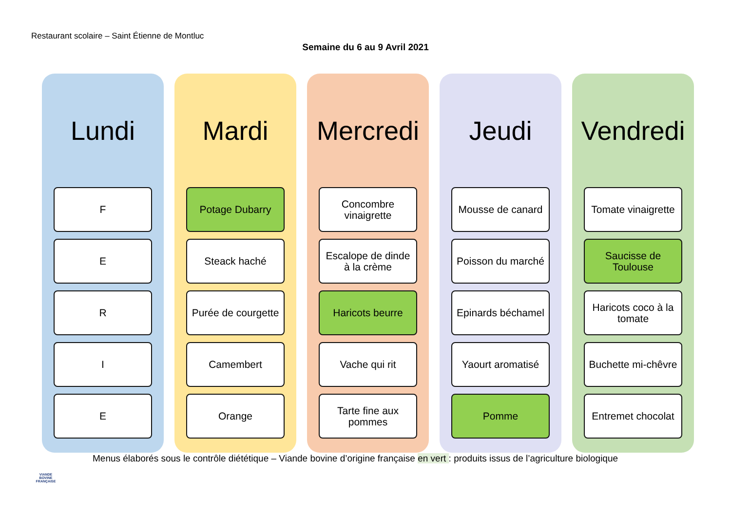Restaurant scolaire – Saint Étienne de Montluc
Semaine du 6 au 9 Avril 2021
Lundi
F
E
R
I
E
Mardi
Potage Dubarry
Steack haché
Purée de courgette
Camembert
Orange
Mercredi
Concombre
vinaigrette
Escalope de dinde
à la crème
Haricots beurre
Vache qui rit
Tarte fine aux
pommes
Jeudi
Mousse de canard
Poisson du marché
Epinards béchamel
Yaourt aromatisé
Pomme
Vendredi
Tomate vinaigrette
Saucisse de
Toulouse
Haricots coco à la
tomate
Buchette mi-chêvre
Entremet chocolat
Menus élaborés sous le contrôle diététique – Viande bovine d’origine française en vert : produits issus de l’agriculture biologique
VIANDE
BOVINE
FRANÇAISE